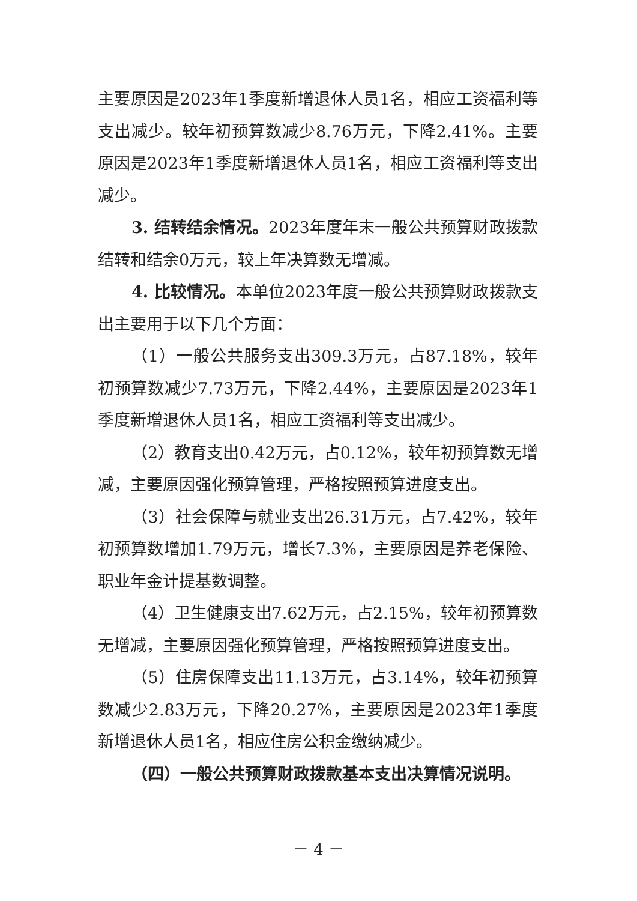主要原因是2023年1季度新增退休人员1名，相应工资福利等支出减少。较年初预算数减少8.76万元，下降2.41%。主要原因是2023年1季度新增退休人员1名，相应工资福利等支出减少。
3. 结转结余情况。2023年度年末一般公共预算财政拨款结转和结余0万元，较上年决算数无增减。
4. 比较情况。本单位2023年度一般公共预算财政拨款支出主要用于以下几个方面：
（1）一般公共服务支出309.3万元，占87.18%，较年初预算数减少7.73万元，下降2.44%，主要原因是2023年1季度新增退休人员1名，相应工资福利等支出减少。
（2）教育支出0.42万元，占0.12%，较年初预算数无增减，主要原因强化预算管理，严格按照预算进度支出。
（3）社会保障与就业支出26.31万元，占7.42%，较年初预算数增加1.79万元，增长7.3%，主要原因是养老保险、职业年金计提基数调整。
（4）卫生健康支出7.62万元，占2.15%，较年初预算数无增减，主要原因强化预算管理，严格按照预算进度支出。
（5）住房保障支出11.13万元，占3.14%，较年初预算数减少2.83万元，下降20.27%，主要原因是2023年1季度新增退休人员1名，相应住房公积金缴纳减少。
（四）一般公共预算财政拨款基本支出决算情况说明。
－ 4 －